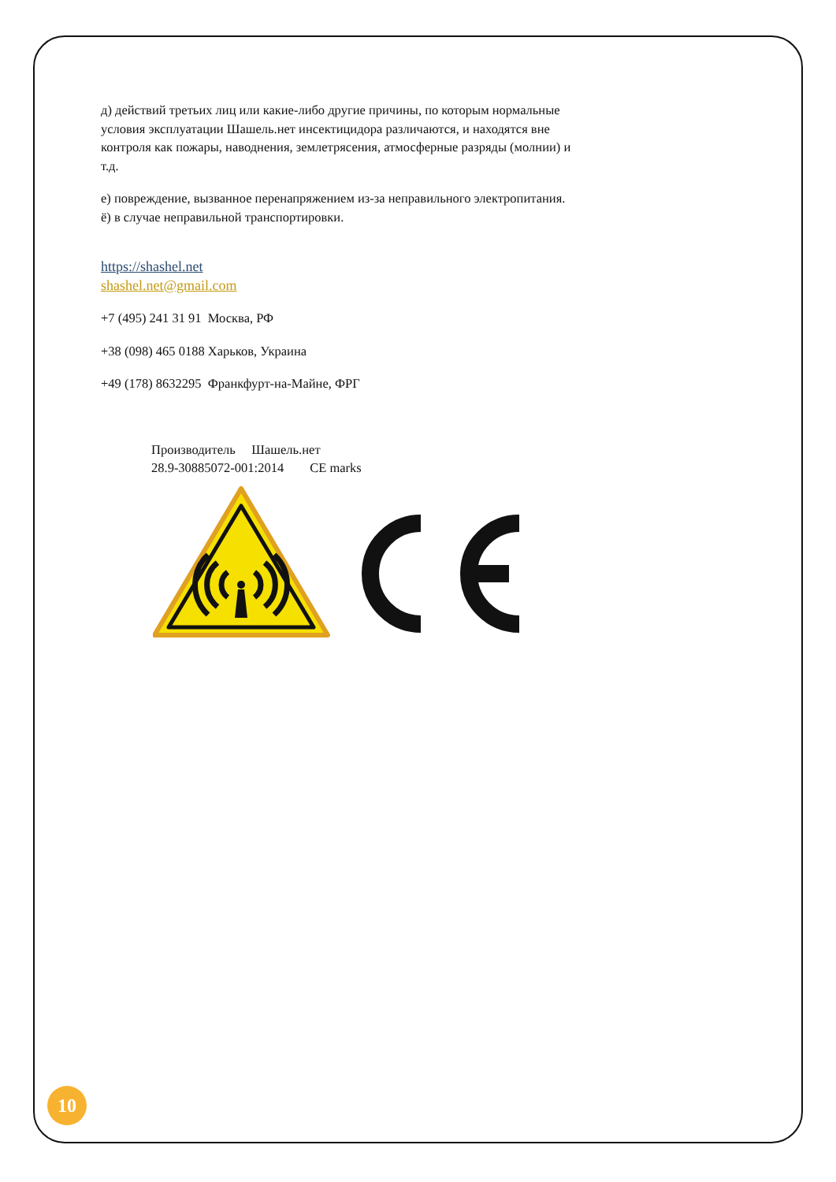д) действий третьих лиц или какие-либо другие причины, по которым нормальные условия эксплуатации Шашель.нет инсектицидора различаются, и находятся вне контроля как пожары, наводнения, землетрясения, атмосферные разряды (молнии) и т.д.
е) повреждение, вызванное перенапряжением из-за неправильного электропитания.
ё) в случае неправильной транспортировки.
https://shashel.net
shashel.net@gmail.com
+7 (495) 241 31 91 Москва, РФ
+38 (098) 465 0188 Харьков, Украина
+49 (178) 8632295 Франкфурт-на-Майне, ФРГ
Производитель Шашель.нет
28.9-30885072-001:2014 CE marks
10